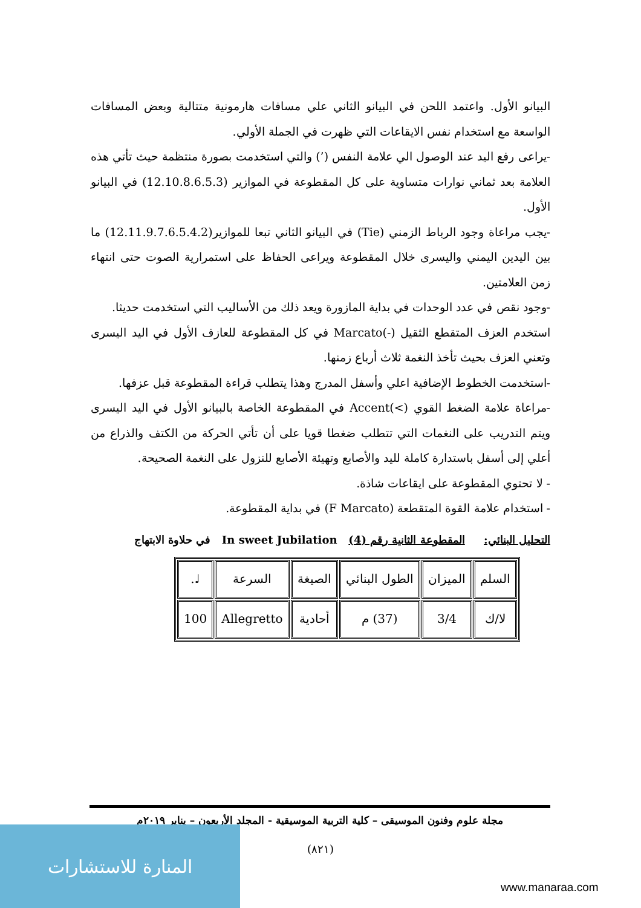البيانو الأول. واعتمد اللحن في البيانو الثاني علي مسافات هارمونية متتالية وبعض المسافات الواسعة مع استخدام نفس الايقاعات التي ظهرت في الجملة الأولي.
-يراعى رفع اليد عند الوصول الي علامة النفس (’) والتي استخدمت بصورة منتظمة حيث تأتي هذه العلامة بعد ثماني نوارات متساوية على كل المقطوعة في الموازير (12.10.8.6.5.3) في البيانو الأول.
-يجب مراعاة وجود الرباط الزمني (Tie) في البيانو الثاني تبعا للموازير(12.11.9.7.6.5.4.2) ما بين اليدين اليمني واليسرى خلال المقطوعة ويراعى الحفاظ على استمرارية الصوت حتى انتهاء زمن العلامتين.
-وجود نقص في عدد الوحدات في بداية المازورة ويعد ذلك من الأساليب التي استخدمت حديثا.
استخدم العزف المتقطع الثقيل (-)Marcato في كل المقطوعة للعازف الأول في اليد اليسرى وتعني العزف بحيث تأخذ النغمة ثلاث أرباع زمنها.
-استخدمت الخطوط الإضافية اعلي وأسفل المدرج وهذا يتطلب قراءة المقطوعة قبل عزفها.
-مراعاة علامة الضغط القوي (>)Accent في المقطوعة الخاصة بالبيانو الأول في اليد اليسرى ويتم التدريب على النغمات التي تتطلب ضغطا قويا على أن تأتي الحركة من الكتف والذراع من أعلي إلى أسفل باستدارة كاملة لليد والأصابع وتهيئة الأصابع للنزول على النغمة الصحيحة.
- لا تحتوي المقطوعة على ايقاعات شاذة.
- استخدام علامة القوة المتقطعة (F Marcato) في بداية المقطوعة.
التحليل البنائي: المقطوعة الثانية رقم (4) In sweet Jubilation في حلاوة الابتهاج
| السلم | الميزان | الطول البنائي | الصيغة | السرعة | ♩. |
| لا/ك | 3/4 | (37) م | أحادية | Allegretto | 100 |
مجلة علوم وفنون الموسيقى – كلية التربية الموسيقية - المجلد الأربعون – يناير ٢٠١٩م
(٨٢١)
المنارة للاستشارات
www.manaraa.com